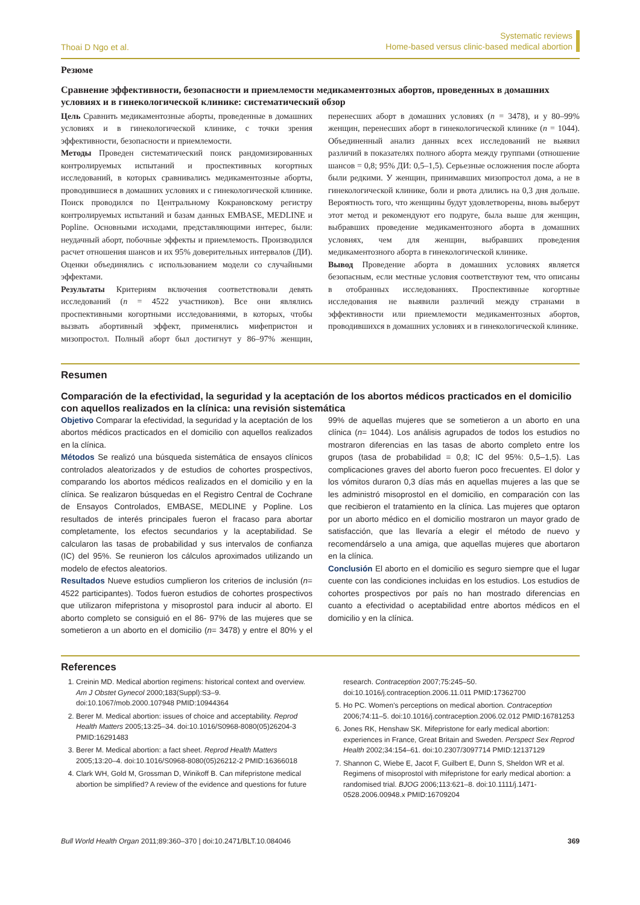Thoai D Ngo et al.
Systematic reviews
Home-based versus clinic-based medical abortion
Резюме
Сравнение эффективности, безопасности и приемлемости медикаментозных абортов, проведенных в домашних условиях и в гинекологической клинике: систематический обзор
Цель Сравнить медикаментозные аборты, проведенные в домашних условиях и в гинекологической клинике, с точки зрения эффективности, безопасности и приемлемости.
Методы Проведен систематический поиск рандомизированных контролируемых испытаний и проспективных когортных исследований, в которых сравнивались медикаментозные аборты, проводившиеся в домашних условиях и с гинекологической клинике. Поиск проводился по Центральному Кокрановскому регистру контролируемых испытаний и базам данных EMBASE, MEDLINE и Popline. Основными исходами, представляющими интерес, были: неудачный аборт, побочные эффекты и приемлемость. Производился расчет отношения шансов и их 95% доверительных интервалов (ДИ). Оценки объединялись с использованием модели со случайными эффектами.
Результаты Критериям включения соответствовали девять исследований (n = 4522 участников). Все они являлись проспективными когортными исследованиями, в которых, чтобы вызвать абортивный эффект, применялись мифепристон и мизопростол. Полный аборт был достигнут у 86–97% женщин, перенесших аборт в домашних условиях (n = 3478), и у 80–99% женщин, перенесших аборт в гинекологической клинике (n = 1044). Объединенный анализ данных всех исследований не выявил различий в показателях полного аборта между группами (отношение шансов = 0,8; 95% ДИ: 0,5–1,5). Серьезные осложнения после аборта были редкими. У женщин, принимавших мизопростол дома, а не в гинекологической клинике, боли и рвота длились на 0,3 дня дольше. Вероятность того, что женщины будут удовлетворены, вновь выберут этот метод и рекомендуют его подруге, была выше для женщин, выбравших проведение медикаментозного аборта в домашних условиях, чем для женщин, выбравших проведения медикаментозного аборта в гинекологической клинике.
Вывод Проведение аборта в домашних условиях является безопасным, если местные условия соответствуют тем, что описаны в отобранных исследованиях. Проспективные когортные исследования не выявили различий между странами в эффективности или приемлемости медикаментозных абортов, проводившихся в домашних условиях и в гинекологической клинике.
Resumen
Comparación de la efectividad, la seguridad y la aceptación de los abortos médicos practicados en el domicilio con aquellos realizados en la clínica: una revisión sistemática
Objetivo Comparar la efectividad, la seguridad y la aceptación de los abortos médicos practicados en el domicilio con aquellos realizados en la clínica.
Métodos Se realizó una búsqueda sistemática de ensayos clínicos controlados aleatorizados y de estudios de cohortes prospectivos, comparando los abortos médicos realizados en el domicilio y en la clínica. Se realizaron búsquedas en el Registro Central de Cochrane de Ensayos Controlados, EMBASE, MEDLINE y Popline. Los resultados de interés principales fueron el fracaso para abortar completamente, los efectos secundarios y la aceptabilidad. Se calcularon las tasas de probabilidad y sus intervalos de confianza (IC) del 95%. Se reunieron los cálculos aproximados utilizando un modelo de efectos aleatorios.
Resultados Nueve estudios cumplieron los criterios de inclusión (n= 4522 participantes). Todos fueron estudios de cohortes prospectivos que utilizaron mifepristona y misoprostol para inducir al aborto. El aborto completo se consiguió en el 86- 97% de las mujeres que se sometieron a un aborto en el domicilio (n= 3478) y entre el 80% y el 99% de aquellas mujeres que se sometieron a un aborto en una clínica (n= 1044). Los análisis agrupados de todos los estudios no mostraron diferencias en las tasas de aborto completo entre los grupos (tasa de probabilidad = 0,8; IC del 95%: 0,5–1,5). Las complicaciones graves del aborto fueron poco frecuentes. El dolor y los vómitos duraron 0,3 días más en aquellas mujeres a las que se les administró misoprostol en el domicilio, en comparación con las que recibieron el tratamiento en la clínica. Las mujeres que optaron por un aborto médico en el domicilio mostraron un mayor grado de satisfacción, que las llevaría a elegir el método de nuevo y recomendárselo a una amiga, que aquellas mujeres que abortaron en la clínica.
Conclusión El aborto en el domicilio es seguro siempre que el lugar cuente con las condiciones incluidas en los estudios. Los estudios de cohortes prospectivos por país no han mostrado diferencias en cuanto a efectividad o aceptabilidad entre abortos médicos en el domicilio y en la clínica.
References
1. Creinin MD. Medical abortion regimens: historical context and overview. Am J Obstet Gynecol 2000;183(Suppl):S3–9. doi:10.1067/mob.2000.107948 PMID:10944364
2. Berer M. Medical abortion: issues of choice and acceptability. Reprod Health Matters 2005;13:25–34. doi:10.1016/S0968-8080(05)26204-3 PMID:16291483
3. Berer M. Medical abortion: a fact sheet. Reprod Health Matters 2005;13:20–4. doi:10.1016/S0968-8080(05)26212-2 PMID:16366018
4. Clark WH, Gold M, Grossman D, Winikoff B. Can mifepristone medical abortion be simplified? A review of the evidence and questions for future research. Contraception 2007;75:245–50. doi:10.1016/j.contraception.2006.11.011 PMID:17362700
5. Ho PC. Women's perceptions on medical abortion. Contraception 2006;74:11–5. doi:10.1016/j.contraception.2006.02.012 PMID:16781253
6. Jones RK, Henshaw SK. Mifepristone for early medical abortion: experiences in France, Great Britain and Sweden. Perspect Sex Reprod Health 2002;34:154–61. doi:10.2307/3097714 PMID:12137129
7. Shannon C, Wiebe E, Jacot F, Guilbert E, Dunn S, Sheldon WR et al. Regimens of misoprostol with mifepristone for early medical abortion: a randomised trial. BJOG 2006;113:621–8. doi:10.1111/j.1471-0528.2006.00948.x PMID:16709204
Bull World Health Organ 2011;89:360–370 | doi:10.2471/BLT.10.084046
369